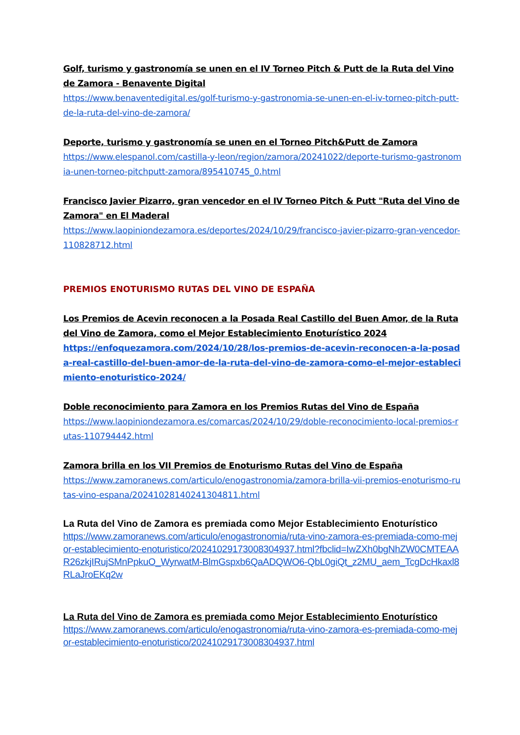Golf, turismo y gastronomía se unen en el IV Torneo Pitch & Putt de la Ruta del Vino de Zamora - Benavente Digital
https://www.benaventedigital.es/golf-turismo-y-gastronomia-se-unen-en-el-iv-torneo-pitch-putt-de-la-ruta-del-vino-de-zamora/
Deporte, turismo y gastronomía se unen en el Torneo Pitch&Putt de Zamora
https://www.elespanol.com/castilla-y-leon/region/zamora/20241022/deporte-turismo-gastronomia-unen-torneo-pitchputt-zamora/895410745_0.html
Francisco Javier Pizarro, gran vencedor en el IV Torneo Pitch & Putt "Ruta del Vino de Zamora" en El Maderal
https://www.laopiniondezamora.es/deportes/2024/10/29/francisco-javier-pizarro-gran-vencedor-110828712.html
PREMIOS ENOTURISMO RUTAS DEL VINO DE ESPAÑA
Los Premios de Acevin reconocen a la Posada Real Castillo del Buen Amor, de la Ruta del Vino de Zamora, como el Mejor Establecimiento Enoturístico 2024
https://enfoquezamora.com/2024/10/28/los-premios-de-acevin-reconocen-a-la-posada-real-castillo-del-buen-amor-de-la-ruta-del-vino-de-zamora-como-el-mejor-establecimiento-enoturistico-2024/
Doble reconocimiento para Zamora en los Premios Rutas del Vino de España
https://www.laopiniondezamora.es/comarcas/2024/10/29/doble-reconocimiento-local-premios-rutas-110794442.html
Zamora brilla en los VII Premios de Enoturismo Rutas del Vino de España
https://www.zamoranews.com/articulo/enogastronomia/zamora-brilla-vii-premios-enoturismo-rutas-vino-espana/20241028140241304811.html
La Ruta del Vino de Zamora es premiada como Mejor Establecimiento Enoturístico
https://www.zamoranews.com/articulo/enogastronomia/ruta-vino-zamora-es-premiada-como-mejor-establecimiento-enoturistico/20241029173008304937.html?fbclid=IwZXh0bgNhZW0CMTEAAR26zkjIRujSMnPpkuO_WyrwatM-BlmGspxb6QaADQWO6-QbL0giQt_z2MU_aem_TcgDcHkaxl8RLaJroEKq2w
La Ruta del Vino de Zamora es premiada como Mejor Establecimiento Enoturístico
https://www.zamoranews.com/articulo/enogastronomia/ruta-vino-zamora-es-premiada-como-mejor-establecimiento-enoturistico/20241029173008304937.html